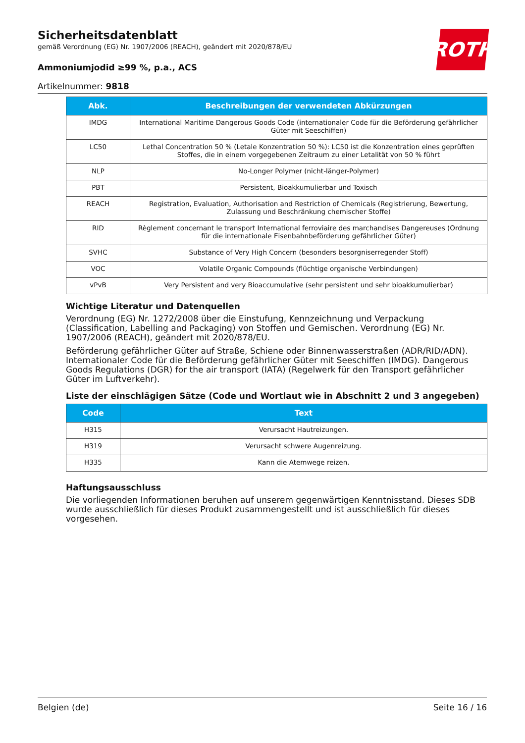ROTH
Sicherheitsdatenblatt
gemäß Verordnung (EG) Nr. 1907/2006 (REACH), geändert mit 2020/878/EU
Ammoniumjodid ≥99 %, p.a., ACS
Artikelnummer: 9818
| Abk. | Beschreibungen der verwendeten Abkürzungen |
| --- | --- |
| IMDG | International Maritime Dangerous Goods Code (internationaler Code für die Beförderung gefährlicher Güter mit Seeschiffen) |
| LC50 | Lethal Concentration 50 % (Letale Konzentration 50 %): LC50 ist die Konzentration eines geprüften Stoffes, die in einem vorgegebenen Zeitraum zu einer Letalität von 50 % führt |
| NLP | No-Longer Polymer (nicht-länger-Polymer) |
| PBT | Persistent, Bioakkumulierbar und Toxisch |
| REACH | Registration, Evaluation, Authorisation and Restriction of Chemicals (Registrierung, Bewertung, Zulassung und Beschränkung chemischer Stoffe) |
| RID | Règlement concernant le transport International ferroviaire des marchandises Dangereuses (Ordnung für die internationale Eisenbahnbeförderung gefährlicher Güter) |
| SVHC | Substance of Very High Concern (besonders besorgniserregender Stoff) |
| VOC | Volatile Organic Compounds (flüchtige organische Verbindungen) |
| vPvB | Very Persistent and very Bioaccumulative (sehr persistent und sehr bioakkumulierbar) |
Wichtige Literatur und Datenquellen
Verordnung (EG) Nr. 1272/2008 über die Einstufung, Kennzeichnung und Verpackung (Classification, Labelling and Packaging) von Stoffen und Gemischen. Verordnung (EG) Nr. 1907/2006 (REACH), geändert mit 2020/878/EU.
Beförderung gefährlicher Güter auf Straße, Schiene oder Binnenwasserstraßen (ADR/RID/ADN). Internationaler Code für die Beförderung gefährlicher Güter mit Seeschiffen (IMDG). Dangerous Goods Regulations (DGR) for the air transport (IATA) (Regelwerk für den Transport gefährlicher Güter im Luftverkehr).
Liste der einschlägigen Sätze (Code und Wortlaut wie in Abschnitt 2 und 3 angegeben)
| Code | Text |
| --- | --- |
| H315 | Verursacht Hautreizungen. |
| H319 | Verursacht schwere Augenreizung. |
| H335 | Kann die Atemwege reizen. |
Haftungsausschluss
Die vorliegenden Informationen beruhen auf unserem gegenwärtigen Kenntnisstand. Dieses SDB wurde ausschließlich für dieses Produkt zusammengestellt und ist ausschließlich für dieses vorgesehen.
Belgien (de) Seite 16 / 16